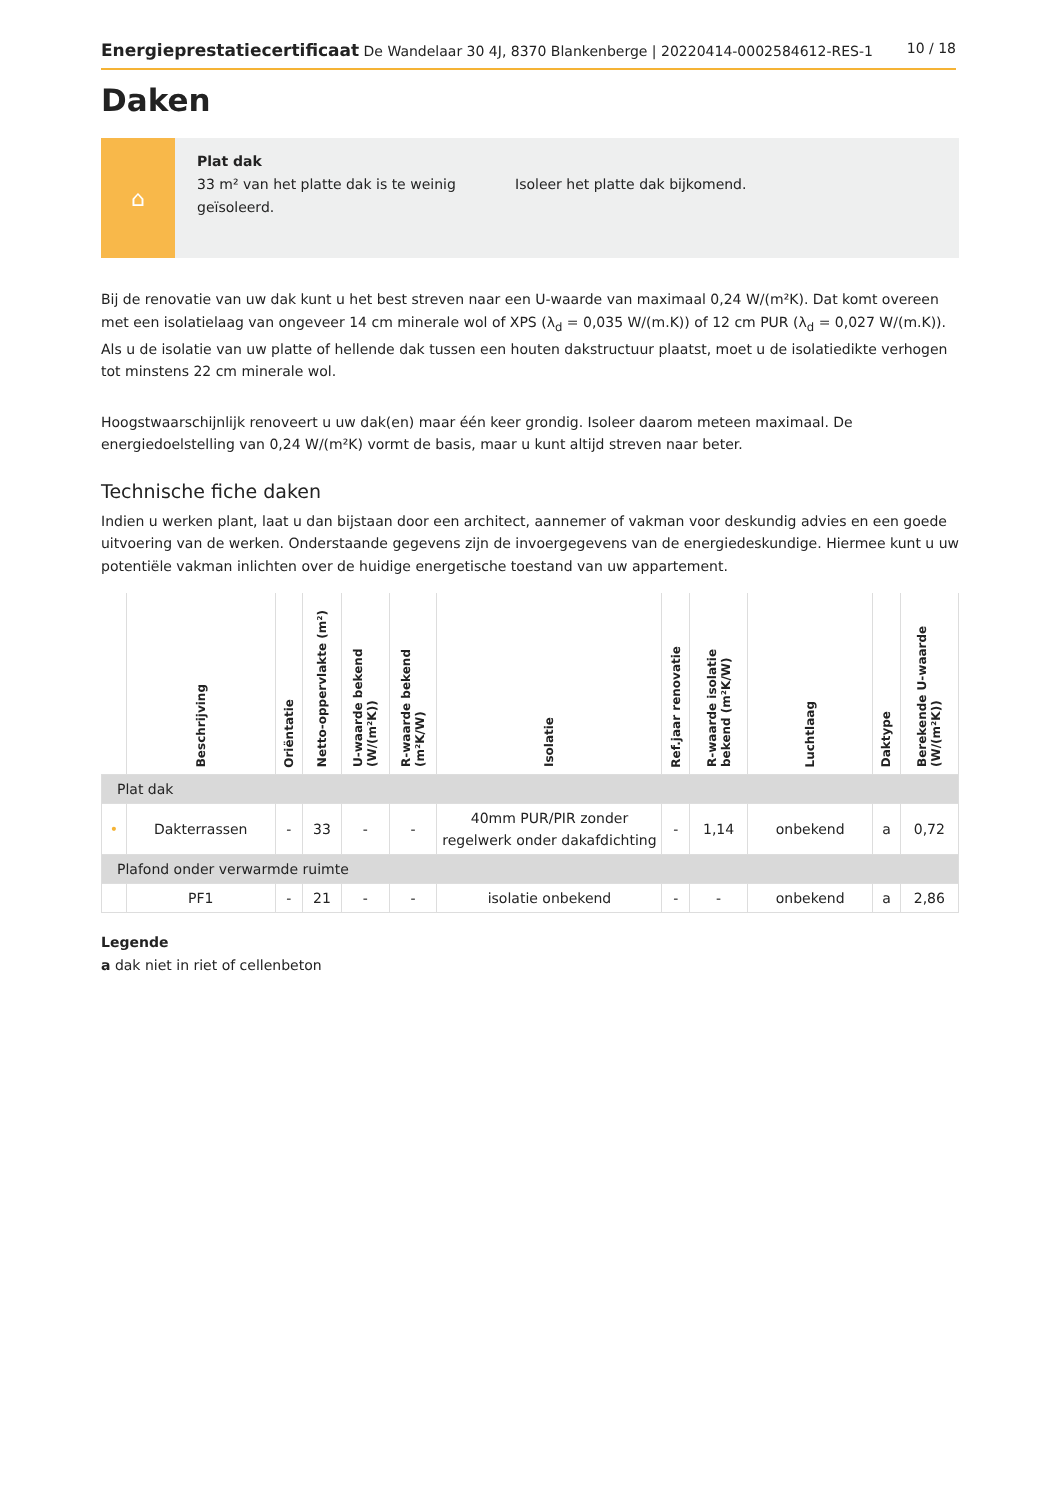Energieprestatiecertificaat De Wandelaar 30 4J, 8370 Blankenberge | 20220414-0002584612-RES-1
10 / 18
Daken
⌂
Plat dak
33 m² van het platte dak is te weinig geïsoleerd.
Isoleer het platte dak bijkomend.
Bij de renovatie van uw dak kunt u het best streven naar een U-waarde van maximaal 0,24 W/(m²K). Dat komt overeen met een isolatielaag van ongeveer 14 cm minerale wol of XPS (λ<sub>d</sub> = 0,035 W/(m.K)) of 12 cm PUR (λ<sub>d</sub> = 0,027 W/(m.K)). Als u de isolatie van uw platte of hellende dak tussen een houten dakstructuur plaatst, moet u de isolatiedikte verhogen tot minstens 22 cm minerale wol.
Hoogstwaarschijnlijk renoveert u uw dak(en) maar één keer grondig. Isoleer daarom meteen maximaal. De energiedoelstelling van 0,24 W/(m²K) vormt de basis, maar u kunt altijd streven naar beter.
Technische fiche daken
Indien u werken plant, laat u dan bijstaan door een architect, aannemer of vakman voor deskundig advies en een goede uitvoering van de werken. Onderstaande gegevens zijn de invoergegevens van de energiedeskundige. Hiermee kunt u uw potentiële vakman inlichten over de huidige energetische toestand van uw appartement.
| | Beschrijving | Oriëntatie | Netto-oppervlakte (m²) | U-waarde bekend (W/(m²K)) | R-waarde bekend (m²K/W) | Isolatie | Ref.jaar renovatie | R-waarde isolatie bekend (m²K/W) | Luchtlaag | Daktype | Berekende U-waarde (W/(m²K)) |
| --- | --- | --- | --- | --- | --- | --- | --- | --- | --- | --- | --- |
| Plat dak | | | | | | | | | | | |
| • | Dakterrassen | - | 33 | - | - | 40mm PUR/PIR zonder regelwerk onder dakafdichting | - | 1,14 | onbekend | a | 0,72 |
| Plafond onder verwarmde ruimte | | | | | | | | | | | |
| | PF1 | - | 21 | - | - | isolatie onbekend | - | - | onbekend | a | 2,86 |
Legende
a dak niet in riet of cellenbeton